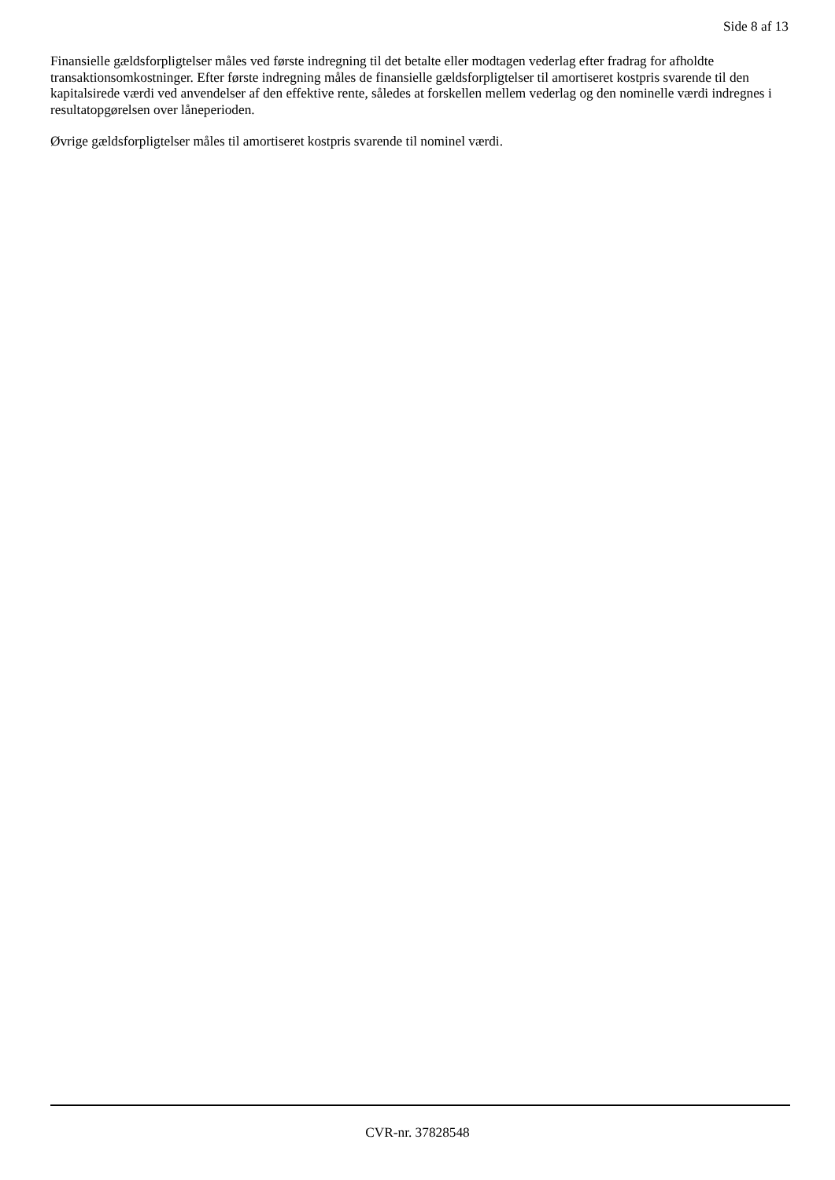Side 8 af 13
Finansielle gældsforpligtelser måles ved første indregning til det betalte eller modtagen vederlag efter fradrag for afholdte transaktionsomkostninger. Efter første indregning måles de finansielle gældsforpligtelser til amortiseret kostpris svarende til den kapitalsirede værdi ved anvendelser af den effektive rente, således at forskellen mellem vederlag og den nominelle værdi indregnes i resultatopgørelsen over låneperioden.
Øvrige gældsforpligtelser måles til amortiseret kostpris svarende til nominel værdi.
CVR-nr. 37828548